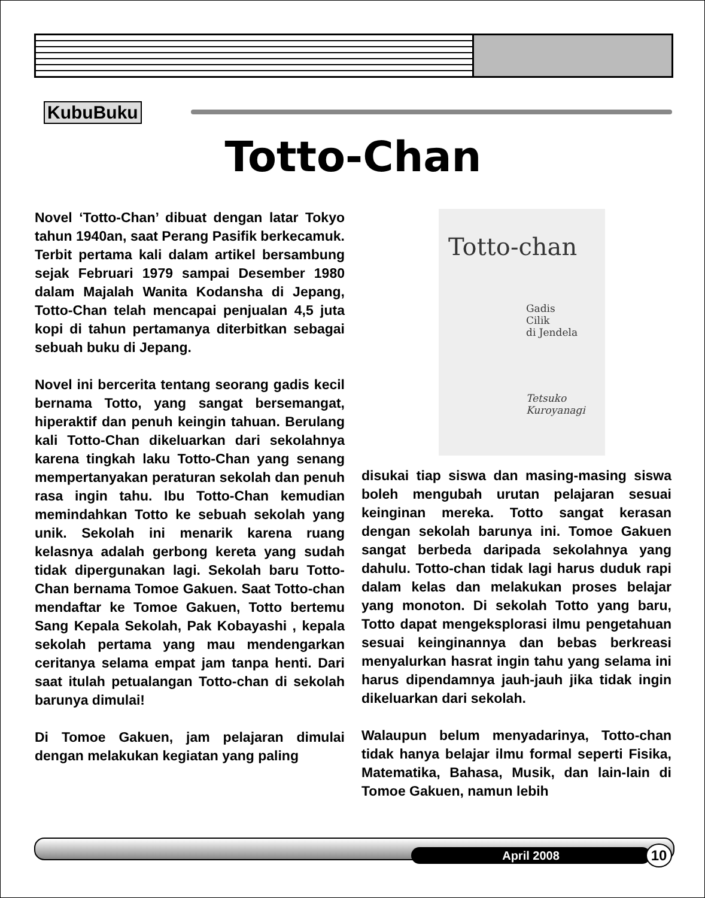KubuBuku
Totto-Chan
Novel ‘Totto-Chan’ dibuat dengan latar Tokyo tahun 1940an, saat Perang Pasifik berkecamuk. Terbit pertama kali dalam artikel bersambung sejak Februari 1979 sampai Desember 1980 dalam Majalah Wanita Kodansha di Jepang, Totto-Chan telah mencapai penjualan 4,5 juta kopi di tahun pertamanya diterbitkan sebagai sebuah buku di Jepang.
Novel ini bercerita tentang seorang gadis kecil bernama Totto, yang sangat bersemangat, hiperaktif dan penuh keingin tahuan. Berulang kali Totto-Chan dikeluarkan dari sekolahnya karena tingkah laku Totto-Chan yang senang mempertanyakan peraturan sekolah dan penuh rasa ingin tahu. Ibu Totto-Chan kemudian memindahkan Totto ke sebuah sekolah yang unik. Sekolah ini menarik karena ruang kelasnya adalah gerbong kereta yang sudah tidak dipergunakan lagi. Sekolah baru Totto-Chan bernama Tomoe Gakuen. Saat Totto-chan mendaftar ke Tomoe Gakuen, Totto bertemu Sang Kepala Sekolah, Pak Kobayashi , kepala sekolah pertama yang mau mendengarkan ceritanya selama empat jam tanpa henti. Dari saat itulah petualangan Totto-chan di sekolah barunya dimulai!
Di Tomoe Gakuen, jam pelajaran dimulai dengan melakukan kegiatan yang paling
Totto-chan
Gadis
Cilik
di Jendela
Tetsuko
Kuroyanagi
disukai tiap siswa dan masing-masing siswa boleh mengubah urutan pelajaran sesuai keinginan mereka. Totto sangat kerasan dengan sekolah barunya ini. Tomoe Gakuen sangat berbeda daripada sekolahnya yang dahulu. Totto-chan tidak lagi harus duduk rapi dalam kelas dan melakukan proses belajar yang monoton. Di sekolah Totto yang baru, Totto dapat mengeksplorasi ilmu pengetahuan sesuai keinginannya dan bebas berkreasi menyalurkan hasrat ingin tahu yang selama ini harus dipendamnya jauh-jauh jika tidak ingin dikeluarkan dari sekolah.
Walaupun belum menyadarinya, Totto-chan tidak hanya belajar ilmu formal seperti Fisika, Matematika, Bahasa, Musik, dan lain-lain di Tomoe Gakuen, namun lebih
April 2008 10